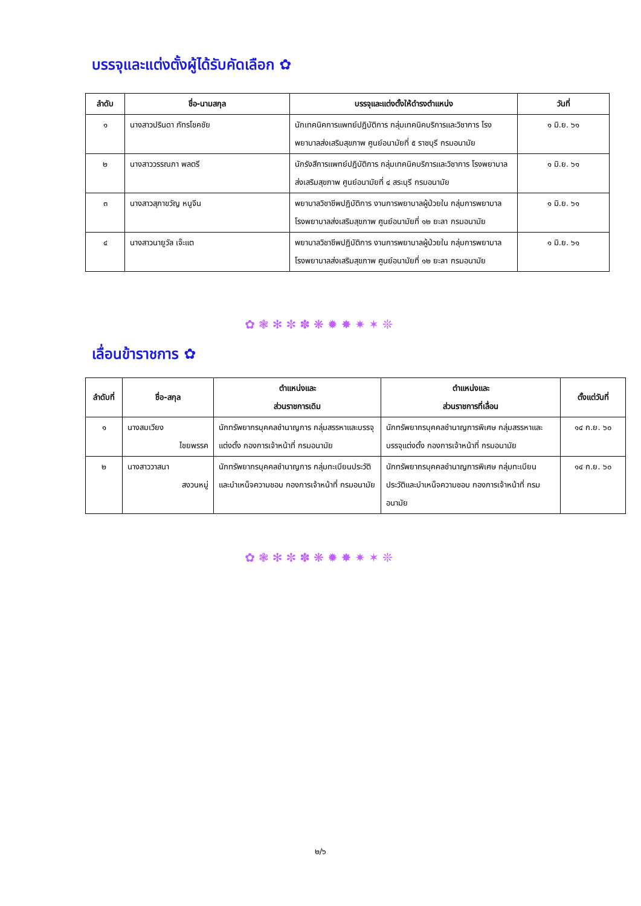บรรจุและแต่งตั้งผู้ได้รับคัดเลือก ✿
| ลำดับ | ชื่อ-นามสกุล | บรรจุและแต่งตั้งให้ดำรงตำแหน่ง | วันที่ |
| --- | --- | --- | --- |
| ๑ | นางสาวปรินดา ภัทรโชคชัย | นักเทคนิคการแพทย์ปฏิบัติการ กลุ่มเทคนิคบริการและวิชาการ โรงพยาบาลส่งเสริมสุขภาพ ศูนย์อนามัยที่ ๕ ราชบุรี กรมอนามัย | ๑ มิ.ย. ๖๑ |
| ๒ | นางสาววรรณภา พลตรี | นักรังสีการแพทย์ปฏิบัติการ กลุ่มเทคนิคบริการและวิชาการ โรงพยาบาลส่งเสริมสุขภาพ ศูนย์อนามัยที่ ๔ สระบุรี กรมอนามัย | ๑ มิ.ย. ๖๑ |
| ๓ | นางสาวสุภาขวัญ หนูจีน | พยาบาลวิชาชีพปฏิบัติการ งานการพยาบาลผู้ป่วยใน กลุ่มการพยาบาล โรงพยาบาลส่งเสริมสุขภาพ ศูนย์อนามัยที่ ๑๒ ยะลา กรมอนามัย | ๑ มิ.ย. ๖๑ |
| ๔ | นางสาวนายูวัล เจ๊ะแต | พยาบาลวิชาชีพปฏิบัติการ งานการพยาบาลผู้ป่วยใน กลุ่มการพยาบาล โรงพยาบาลส่งเสริมสุขภาพ ศูนย์อนามัยที่ ๑๒ ยะลา กรมอนามัย | ๑ มิ.ย. ๖๑ |
✿❃✻✼✽❋✹✸✷✶❊
เลื่อนข้าราชการ ✿
| ลำดับที่ | ชื่อ-สกุล | ตำแหน่งและ ส่วนราชการเดิม | ตำแหน่งและ ส่วนราชการที่เลื่อน | ตั้งแต่วันที่ |
| --- | --- | --- | --- | --- |
| ๑ | นางสมเวียง ไชยพรรค | นักทรัพยากรบุคคลชำนาญการ กลุ่มสรรหาและบรรจุแต่งตั้ง กองการเจ้าหน้าที่ กรมอนามัย | นักทรัพยากรบุคคลชำนาญการพิเศษ กลุ่มสรรหาและบรรจุแต่งตั้ง กองการเจ้าหน้าที่ กรมอนามัย | ๑๔ ก.ย. ๖๐ |
| ๒ | นางสาววาสนา สงวนหมู่ | นักทรัพยากรบุคคลชำนาญการ กลุ่มทะเบียนประวัติและบำเหน็จความชอบ กองการเจ้าหน้าที่ กรมอนามัย | นักทรัพยากรบุคคลชำนาญการพิเศษ กลุ่มทะเบียนประวัติและบำเหน็จความชอบ กองการเจ้าหน้าที่ กรมอนามัย | ๑๔ ก.ย. ๖๐ |
✿❃✻✼✽❋✹✸✷✶❊
๒/๖